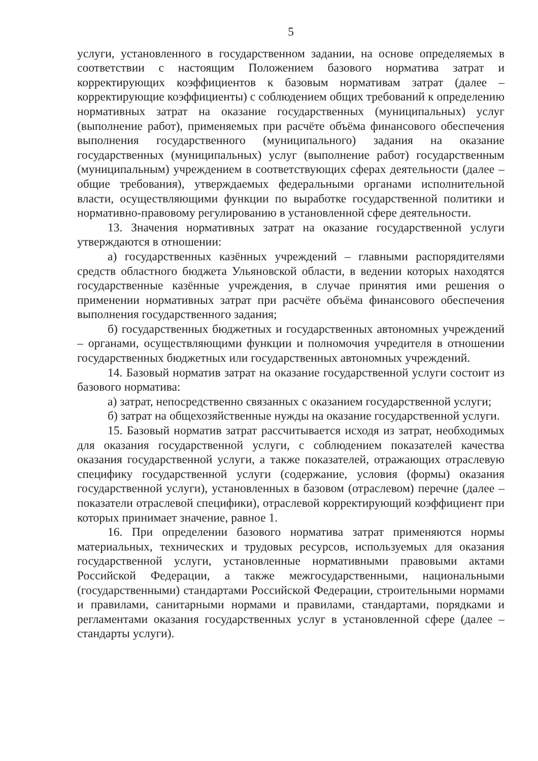5
услуги, установленного в государственном задании, на основе определяемых в соответствии с настоящим Положением базового норматива затрат и корректирующих коэффициентов к базовым нормативам затрат (далее – корректирующие коэффициенты) с соблюдением общих требований к определению нормативных затрат на оказание государственных (муниципальных) услуг (выполнение работ), применяемых при расчёте объёма финансового обеспечения выполнения государственного (муниципального) задания на оказание государственных (муниципальных) услуг (выполнение работ) государственным (муниципальным) учреждением в соответствующих сферах деятельности (далее – общие требования), утверждаемых федеральными органами исполнительной власти, осуществляющими функции по выработке государственной политики и нормативно-правовому регулированию в установленной сфере деятельности.
13. Значения нормативных затрат на оказание государственной услуги утверждаются в отношении:
а) государственных казённых учреждений – главными распорядителями средств областного бюджета Ульяновской области, в ведении которых находятся государственные казённые учреждения, в случае принятия ими решения о применении нормативных затрат при расчёте объёма финансового обеспечения выполнения государственного задания;
б) государственных бюджетных и государственных автономных учреждений – органами, осуществляющими функции и полномочия учредителя в отношении государственных бюджетных или государственных автономных учреждений.
14. Базовый норматив затрат на оказание государственной услуги состоит из базового норматива:
а) затрат, непосредственно связанных с оказанием государственной услуги;
б) затрат на общехозяйственные нужды на оказание государственной услуги.
15. Базовый норматив затрат рассчитывается исходя из затрат, необходимых для оказания государственной услуги, с соблюдением показателей качества оказания государственной услуги, а также показателей, отражающих отраслевую специфику государственной услуги (содержание, условия (формы) оказания государственной услуги), установленных в базовом (отраслевом) перечне (далее – показатели отраслевой специфики), отраслевой корректирующий коэффициент при которых принимает значение, равное 1.
16. При определении базового норматива затрат применяются нормы материальных, технических и трудовых ресурсов, используемых для оказания государственной услуги, установленные нормативными правовыми актами Российской Федерации, а также межгосударственными, национальными (государственными) стандартами Российской Федерации, строительными нормами и правилами, санитарными нормами и правилами, стандартами, порядками и регламентами оказания государственных услуг в установленной сфере (далее – стандарты услуги).